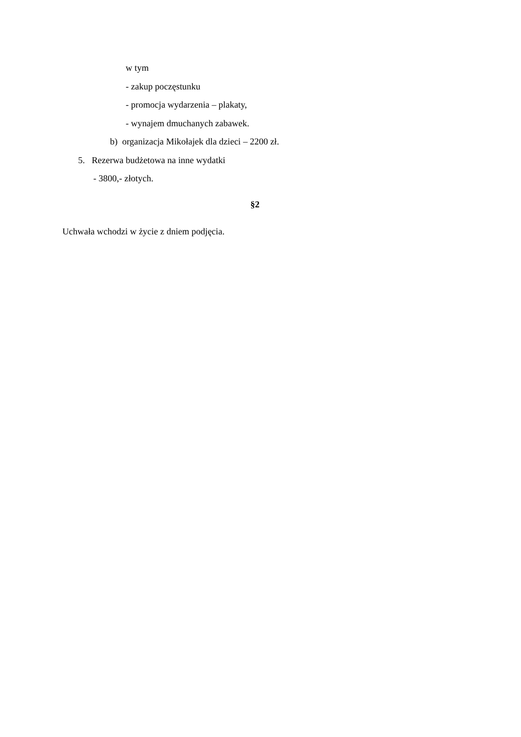w tym
- zakup poczęstunku
- promocja wydarzenia – plakaty,
- wynajem dmuchanych zabawek.
b) organizacja Mikołajek dla dzieci – 2200 zł.
5. Rezerwa budżetowa na inne wydatki
- 3800,- złotych.
§2
Uchwała wchodzi w życie z dniem podjęcia.